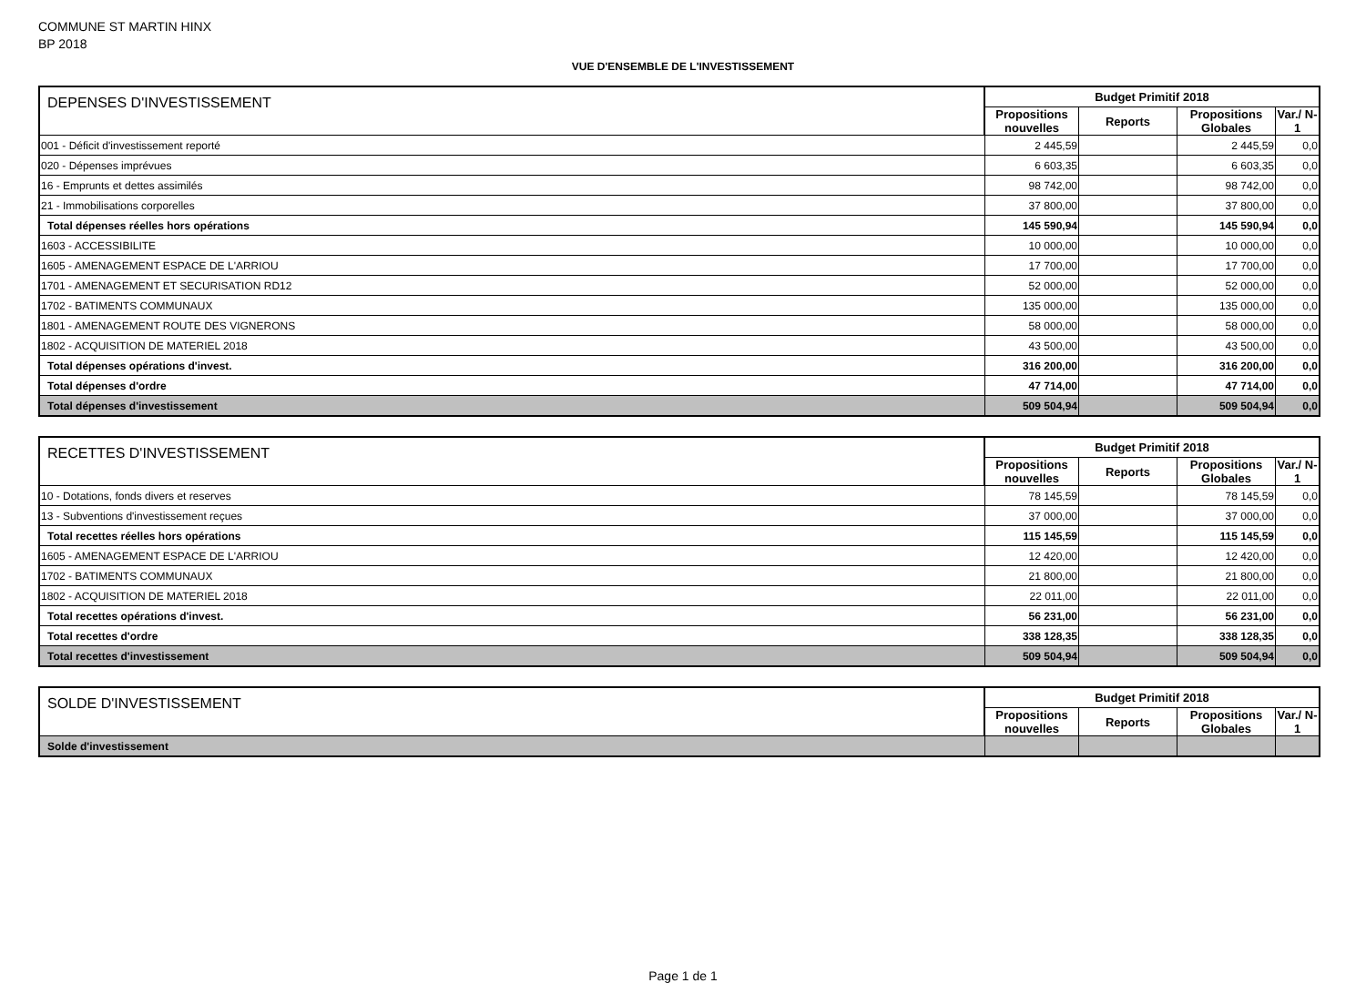COMMUNE ST MARTIN HINX
BP 2018
VUE D'ENSEMBLE DE L'INVESTISSEMENT
| DEPENSES D'INVESTISSEMENT | Budget Primitif 2018 | | | |
| --- | --- | --- | --- | --- |
| | Propositions nouvelles | Reports | Propositions Globales | Var./ N-1 |
| 001 - Déficit d'investissement reporté | 2 445,59 | | 2 445,59 | 0,0 |
| 020 - Dépenses imprévues | 6 603,35 | | 6 603,35 | 0,0 |
| 16 - Emprunts et dettes assimilés | 98 742,00 | | 98 742,00 | 0,0 |
| 21 - Immobilisations corporelles | 37 800,00 | | 37 800,00 | 0,0 |
| Total dépenses réelles hors opérations | 145 590,94 | | 145 590,94 | 0,0 |
| 1603 - ACCESSIBILITE | 10 000,00 | | 10 000,00 | 0,0 |
| 1605 - AMENAGEMENT ESPACE DE L'ARRIOU | 17 700,00 | | 17 700,00 | 0,0 |
| 1701 - AMENAGEMENT ET SECURISATION RD12 | 52 000,00 | | 52 000,00 | 0,0 |
| 1702 - BATIMENTS COMMUNAUX | 135 000,00 | | 135 000,00 | 0,0 |
| 1801 - AMENAGEMENT ROUTE DES VIGNERONS | 58 000,00 | | 58 000,00 | 0,0 |
| 1802 - ACQUISITION DE MATERIEL 2018 | 43 500,00 | | 43 500,00 | 0,0 |
| Total dépenses opérations d'invest. | 316 200,00 | | 316 200,00 | 0,0 |
| Total dépenses d'ordre | 47 714,00 | | 47 714,00 | 0,0 |
| Total dépenses d'investissement | 509 504,94 | | 509 504,94 | 0,0 |
| RECETTES D'INVESTISSEMENT | Budget Primitif 2018 | | | |
| --- | --- | --- | --- | --- |
| | Propositions nouvelles | Reports | Propositions Globales | Var./ N-1 |
| 10 - Dotations, fonds divers et reserves | 78 145,59 | | 78 145,59 | 0,0 |
| 13 - Subventions d'investissement reçues | 37 000,00 | | 37 000,00 | 0,0 |
| Total recettes réelles hors opérations | 115 145,59 | | 115 145,59 | 0,0 |
| 1605 - AMENAGEMENT ESPACE DE L'ARRIOU | 12 420,00 | | 12 420,00 | 0,0 |
| 1702 - BATIMENTS COMMUNAUX | 21 800,00 | | 21 800,00 | 0,0 |
| 1802 - ACQUISITION DE MATERIEL 2018 | 22 011,00 | | 22 011,00 | 0,0 |
| Total recettes opérations d'invest. | 56 231,00 | | 56 231,00 | 0,0 |
| Total recettes d'ordre | 338 128,35 | | 338 128,35 | 0,0 |
| Total recettes d'investissement | 509 504,94 | | 509 504,94 | 0,0 |
| SOLDE D'INVESTISSEMENT | Budget Primitif 2018 | | | |
| --- | --- | --- | --- | --- |
| | Propositions nouvelles | Reports | Propositions Globales | Var./ N-1 |
| Solde d'investissement | | | | |
Page 1 de 1